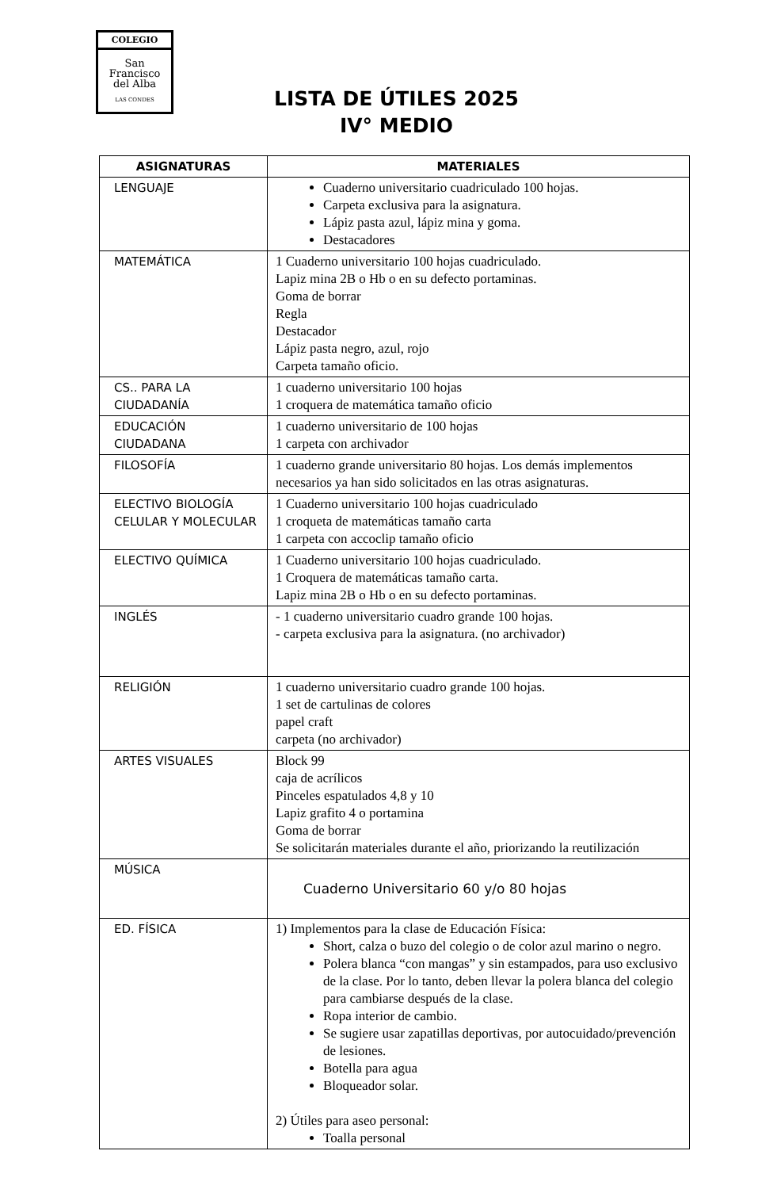COLEGIO
San
Francisco
del Alba
LAS CONDES
LISTA DE ÚTILES 2025
IV° MEDIO
| ASIGNATURAS | MATERIALES |
| --- | --- |
| LENGUAJE | Cuaderno universitario cuadriculado 100 hojas. Carpeta exclusiva para la asignatura. Lápiz pasta azul, lápiz mina y goma. Destacadores |
| MATEMÁTICA | 1 Cuaderno universitario 100 hojas cuadriculado. Lapiz mina 2B o Hb o en su defecto portaminas. Goma de borrar Regla Destacador Lápiz pasta negro, azul, rojo Carpeta tamaño oficio. |
| CS.. PARA LA CIUDADANÍA | 1 cuaderno universitario 100 hojas 1 croquera de matemática tamaño oficio |
| EDUCACIÓN CIUDADANA | 1 cuaderno universitario de 100 hojas 1 carpeta con archivador |
| FILOSOFÍA | 1 cuaderno grande universitario 80 hojas. Los demás implementos necesarios ya han sido solicitados en las otras asignaturas. |
| ELECTIVO BIOLOGÍA CELULAR Y MOLECULAR | 1 Cuaderno universitario 100 hojas cuadriculado 1 croqueta de matemáticas tamaño carta 1 carpeta con accoclip tamaño oficio |
| ELECTIVO QUÍMICA | 1 Cuaderno universitario 100 hojas cuadriculado. 1 Croquera de matemáticas tamaño carta. Lapiz mina 2B o Hb o en su defecto portaminas. |
| INGLÉS | - 1 cuaderno universitario cuadro grande 100 hojas. - carpeta exclusiva para la asignatura. (no archivador) |
| RELIGIÓN | 1 cuaderno universitario cuadro grande 100 hojas. 1 set de cartulinas de colores papel craft carpeta (no archivador) |
| ARTES VISUALES | Block 99 caja de acrílicos Pinceles espatulados 4,8 y 10 Lapiz grafito 4 o portamina Goma de borrar Se solicitarán materiales durante el año, priorizando la reutilización |
| MÚSICA | Cuaderno Universitario 60 y/o 80 hojas |
| ED. FÍSICA | 1) Implementos para la clase de Educación Física: Short, calza o buzo del colegio o de color azul marino o negro. Polera blanca “con mangas” y sin estampados, para uso exclusivo de la clase. Por lo tanto, deben llevar la polera blanca del colegio para cambiarse después de la clase. Ropa interior de cambio. Se sugiere usar zapatillas deportivas, por autocuidado/prevención de lesiones. Botella para agua Bloqueador solar. 2) Útiles para aseo personal: Toalla personal |